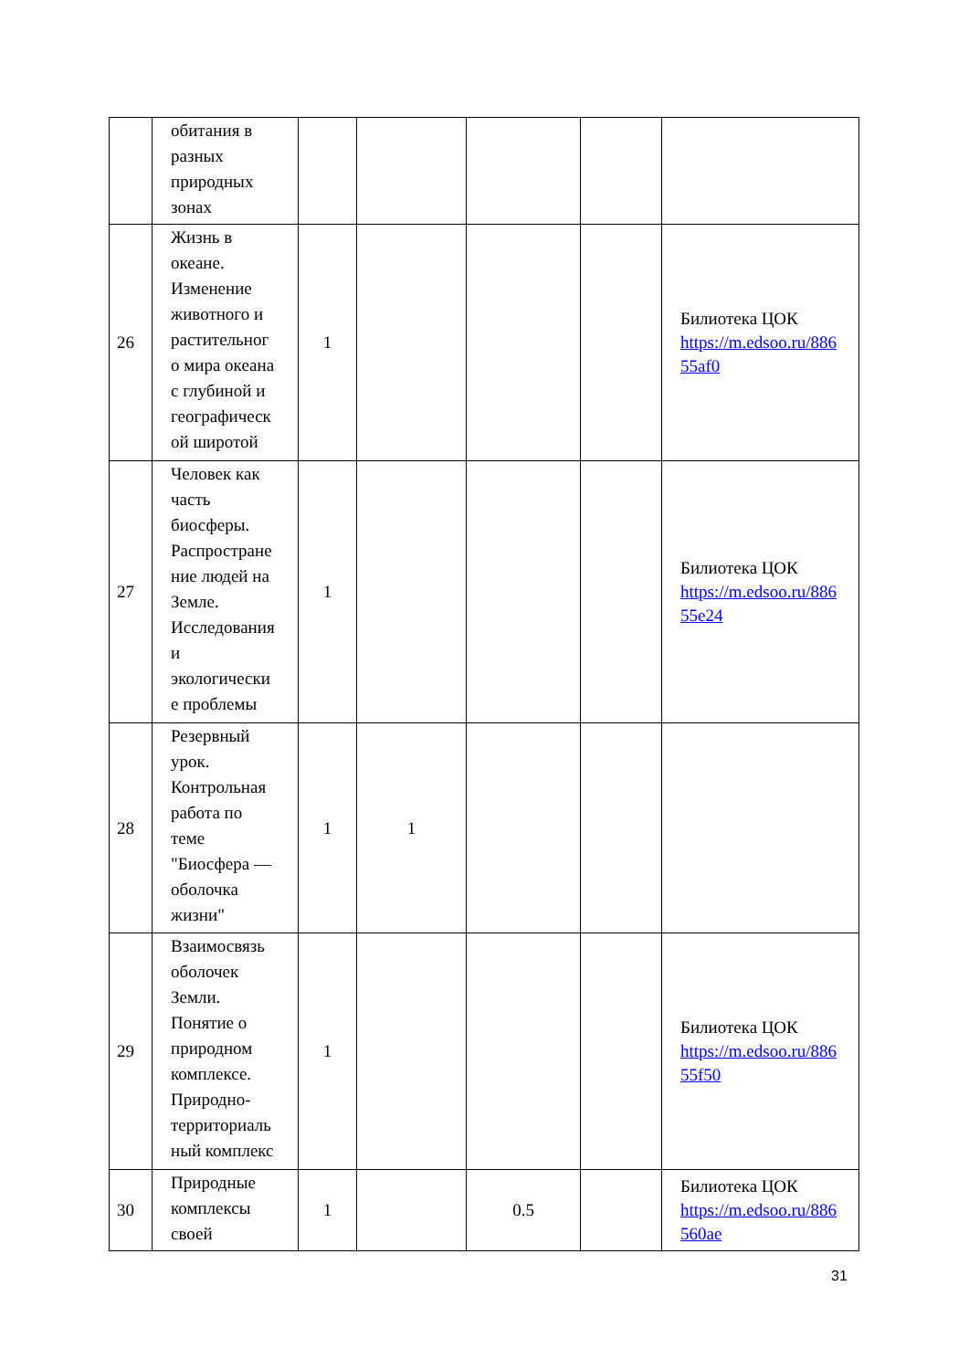| | обитания в разных природных зонах | | | | | |
| 26 | Жизнь в океане. Изменение животного и растительног о мира океана с глубиной и географическ ой широтой | 1 | | | | Билиотека ЦОК https://m.edsoo.ru/886 55af0 |
| 27 | Человек как часть биосферы. Распростране ние людей на Земле. Исследования и экологически е проблемы | 1 | | | | Билиотека ЦОК https://m.edsoo.ru/886 55e24 |
| 28 | Резервный урок. Контрольная работа по теме "Биосфера — оболочка жизни" | 1 | 1 | | | |
| 29 | Взаимосвязь оболочек Земли. Понятие о природном комплексе. Природно- территориаль ный комплекс | 1 | | | | Билиотека ЦОК https://m.edsoo.ru/886 55f50 |
| 30 | Природные комплексы своей | 1 | | 0.5 | | Билиотека ЦОК https://m.edsoo.ru/886 560ae |
31